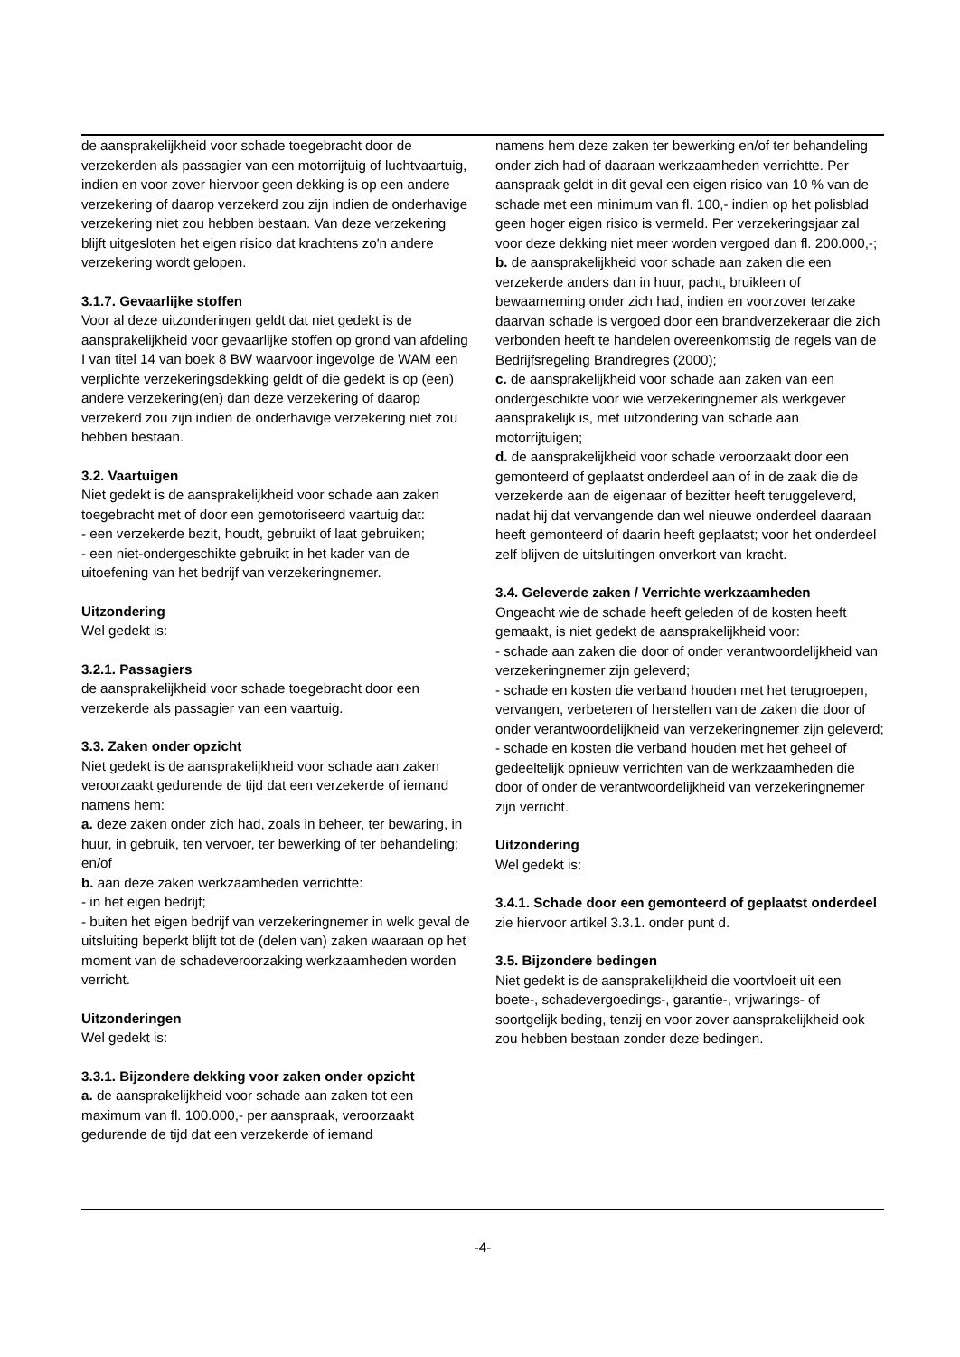de aansprakelijkheid voor schade toegebracht door de verzekerden als passagier van een motorrijtuig of luchtvaartuig, indien en voor zover hiervoor geen dekking is op een andere verzekering of daarop verzekerd zou zijn indien de onderhavige verzekering niet zou hebben bestaan. Van deze verzekering blijft uitgesloten het eigen risico dat krachtens zo'n andere verzekering wordt gelopen.
3.1.7. Gevaarlijke stoffen
Voor al deze uitzonderingen geldt dat niet gedekt is de aansprakelijkheid voor gevaarlijke stoffen op grond van afdeling I van titel 14 van boek 8 BW waarvoor ingevolge de WAM een verplichte verzekeringsdekking geldt of die gedekt is op (een) andere verzekering(en) dan deze verzekering of daarop verzekerd zou zijn indien de onderhavige verzekering niet zou hebben bestaan.
3.2. Vaartuigen
Niet gedekt is de aansprakelijkheid voor schade aan zaken toegebracht met of door een gemotoriseerd vaartuig dat:
- een verzekerde bezit, houdt, gebruikt of laat gebruiken;
- een niet-ondergeschikte gebruikt in het kader van de uitoefening van het bedrijf van verzekeringnemer.
Uitzondering
Wel gedekt is:
3.2.1. Passagiers
de aansprakelijkheid voor schade toegebracht door een verzekerde als passagier van een vaartuig.
3.3. Zaken onder opzicht
Niet gedekt is de aansprakelijkheid voor schade aan zaken veroorzaakt gedurende de tijd dat een verzekerde of iemand namens hem:
a. deze zaken onder zich had, zoals in beheer, ter bewaring, in huur, in gebruik, ten vervoer, ter bewerking of ter behandeling; en/of
b. aan deze zaken werkzaamheden verrichtte:
- in het eigen bedrijf;
- buiten het eigen bedrijf van verzekeringnemer in welk geval de uitsluiting beperkt blijft tot de (delen van) zaken waaraan op het moment van de schadeveroorzaking werkzaamheden worden verricht.
Uitzonderingen
Wel gedekt is:
3.3.1. Bijzondere dekking voor zaken onder opzicht
a. de aansprakelijkheid voor schade aan zaken tot een maximum van fl. 100.000,- per aanspraak, veroorzaakt gedurende de tijd dat een verzekerde of iemand
namens hem deze zaken ter bewerking en/of ter behandeling onder zich had of daaraan werkzaamheden verrichtte. Per aanspraak geldt in dit geval een eigen risico van 10 % van de schade met een minimum van fl. 100,- indien op het polisblad geen hoger eigen risico is vermeld. Per verzekeringsjaar zal voor deze dekking niet meer worden vergoed dan fl. 200.000,-;
b. de aansprakelijkheid voor schade aan zaken die een verzekerde anders dan in huur, pacht, bruikleen of bewaarneming onder zich had, indien en voorzover terzake daarvan schade is vergoed door een brandverzekeraar die zich verbonden heeft te handelen overeenkomstig de regels van de Bedrijfsregeling Brandregres (2000);
c. de aansprakelijkheid voor schade aan zaken van een ondergeschikte voor wie verzekeringnemer als werkgever aansprakelijk is, met uitzondering van schade aan motorrijtuigen;
d. de aansprakelijkheid voor schade veroorzaakt door een gemonteerd of geplaatst onderdeel aan of in de zaak die de verzekerde aan de eigenaar of bezitter heeft teruggeleverd, nadat hij dat vervangende dan wel nieuwe onderdeel daaraan heeft gemonteerd of daarin heeft geplaatst; voor het onderdeel zelf blijven de uitsluitingen onverkort van kracht.
3.4. Geleverde zaken / Verrichte werkzaamheden
Ongeacht wie de schade heeft geleden of de kosten heeft gemaakt, is niet gedekt de aansprakelijkheid voor:
- schade aan zaken die door of onder verantwoordelijkheid van verzekeringnemer zijn geleverd;
- schade en kosten die verband houden met het terugroepen, vervangen, verbeteren of herstellen van de zaken die door of onder verantwoordelijkheid van verzekeringnemer zijn geleverd;
- schade en kosten die verband houden met het geheel of gedeeltelijk opnieuw verrichten van de werkzaamheden die door of onder de verantwoordelijkheid van verzekeringnemer zijn verricht.
Uitzondering
Wel gedekt is:
3.4.1. Schade door een gemonteerd of geplaatst onderdeel
zie hiervoor artikel 3.3.1. onder punt d.
3.5. Bijzondere bedingen
Niet gedekt is de aansprakelijkheid die voortvloeit uit een boete-, schadevergoedings-, garantie-, vrijwarings- of soortgelijk beding, tenzij en voor zover aansprakelijkheid ook zou hebben bestaan zonder deze bedingen.
-4-